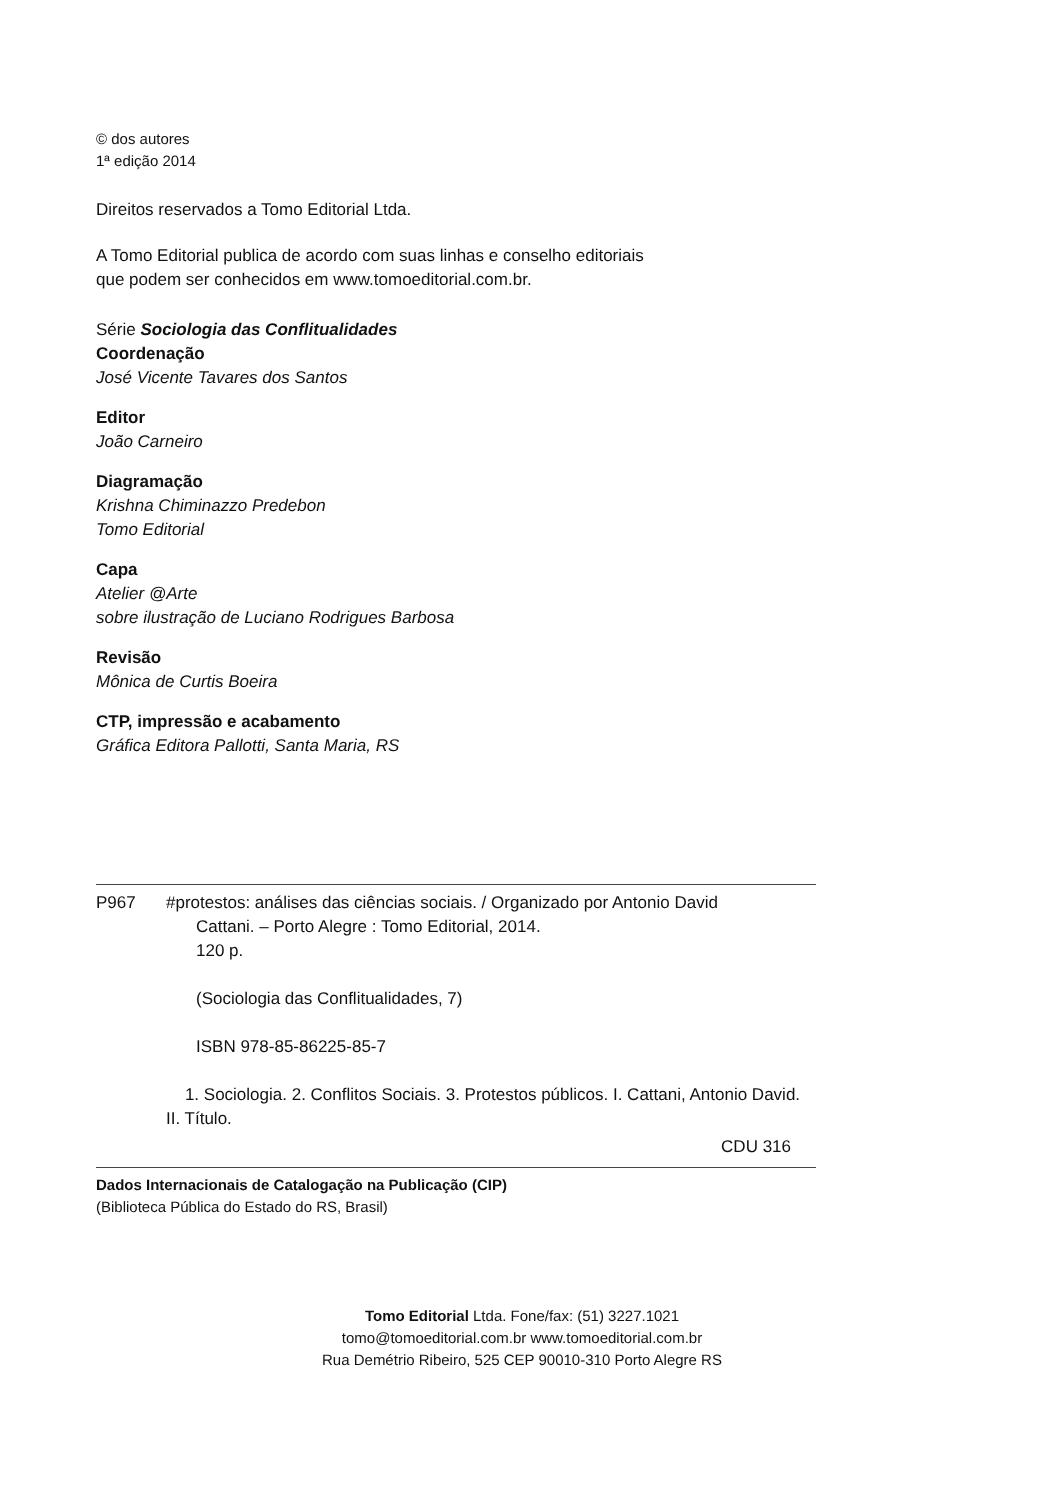© dos autores
1ª edição 2014
Direitos reservados a Tomo Editorial Ltda.
A Tomo Editorial publica de acordo com suas linhas e conselho editoriais
que podem ser conhecidos em www.tomoeditorial.com.br.
Série Sociologia das Conflitualidades
Coordenação
José Vicente Tavares dos Santos
Editor
João Carneiro
Diagramação
Krishna Chiminazzo Predebon
Tomo Editorial
Capa
Atelier @Arte
sobre ilustração de Luciano Rodrigues Barbosa
Revisão
Mônica de Curtis Boeira
CTP, impressão e acabamento
Gráfica Editora Pallotti, Santa Maria, RS
P967 #protestos: análises das ciências sociais. / Organizado por Antonio David
Cattani. – Porto Alegre : Tomo Editorial, 2014.
120 p.
(Sociologia das Conflitualidades, 7)
ISBN 978-85-86225-85-7
1. Sociologia. 2. Conflitos Sociais. 3. Protestos públicos. I. Cattani, Antonio David. II. Título.
CDU 316
Dados Internacionais de Catalogação na Publicação (CIP)
(Biblioteca Pública do Estado do RS, Brasil)
Tomo Editorial Ltda. Fone/fax: (51) 3227.1021
tomo@tomoeditorial.com.br www.tomoeditorial.com.br
Rua Demétrio Ribeiro, 525 CEP 90010-310 Porto Alegre RS